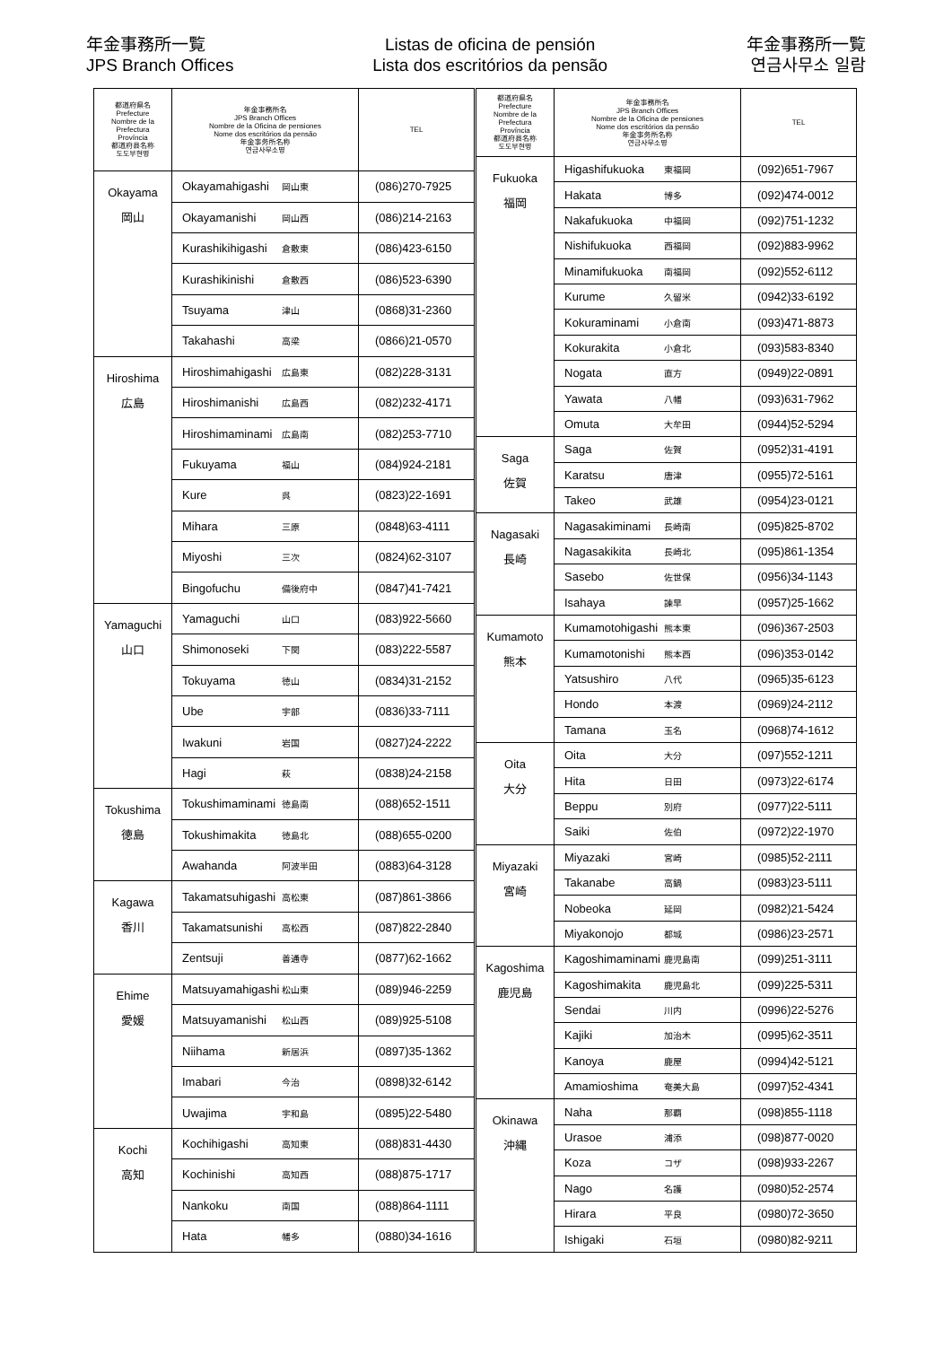年金事務所一覧
JPS Branch Offices
Listas de oficina de pensión
Lista dos escritórios da pensão
年金事務所一覧
연금사무소 일람
| 都道府県名 Prefecture Nombre de la Prefectura Província 都道府县名称 도도부현명 | 年金事務所名 JPS Branch Offices Nombre de la Oficina de pensiones Nome dos escritórios da pensão 年金事务所名称 연금사무소명 | TEL |
| --- | --- | --- |
| Okayama 岡山 | Okayamahigashi 岡山東 | (086)270-7925 |
| | Okayamanishi 岡山西 | (086)214-2163 |
| | Kurashikihigashi 倉敷東 | (086)423-6150 |
| | Kurashikinishi 倉敷西 | (086)523-6390 |
| | Tsuyama 津山 | (0868)31-2360 |
| | Takahashi 高梁 | (0866)21-0570 |
| Hiroshima 広島 | Hiroshimahigashi 広島東 | (082)228-3131 |
| | Hiroshimanishi 広島西 | (082)232-4171 |
| | Hiroshimaminami 広島南 | (082)253-7710 |
| | Fukuyama 福山 | (084)924-2181 |
| | Kure 呉 | (0823)22-1691 |
| | Mihara 三原 | (0848)63-4111 |
| | Miyoshi 三次 | (0824)62-3107 |
| | Bingofuchu 備後府中 | (0847)41-7421 |
| Yamaguchi 山口 | Yamaguchi 山口 | (083)922-5660 |
| | Shimonoseki 下関 | (083)222-5587 |
| | Tokuyama 徳山 | (0834)31-2152 |
| | Ube 宇部 | (0836)33-7111 |
| | Iwakuni 岩国 | (0827)24-2222 |
| | Hagi 萩 | (0838)24-2158 |
| Tokushima 徳島 | Tokushimaminami 徳島南 | (088)652-1511 |
| | Tokushimakita 徳島北 | (088)655-0200 |
| | Awahanda 阿波半田 | (0883)64-3128 |
| Kagawa 香川 | Takamatsuhigashi 高松東 | (087)861-3866 |
| | Takamatsunishi 高松西 | (087)822-2840 |
| | Zentsuji 善通寺 | (0877)62-1662 |
| Ehime 愛媛 | Matsuyamahigashi 松山東 | (089)946-2259 |
| | Matsuyamanishi 松山西 | (089)925-5108 |
| | Niihama 新居浜 | (0897)35-1362 |
| | Imabari 今治 | (0898)32-6142 |
| | Uwajima 宇和島 | (0895)22-5480 |
| Kochi 高知 | Kochihigashi 高知東 | (088)831-4430 |
| | Kochinishi 高知西 | (088)875-1717 |
| | Nankoku 南国 | (088)864-1111 |
| | Hata 幡多 | (0880)34-1616 |
| 都道府県名 Prefecture Nombre de la Prefectura Província 都道府县名称 도도부현명 | 年金事務所名 JPS Branch Offices Nombre de la Oficina de pensiones Nome dos escritórios da pensão 年金事务所名称 연금사무소명 | TEL |
| --- | --- | --- |
| Fukuoka 福岡 | Higashifukuoka 東福岡 | (092)651-7967 |
| | Hakata 博多 | (092)474-0012 |
| | Nakafukuoka 中福岡 | (092)751-1232 |
| | Nishifukuoka 西福岡 | (092)883-9962 |
| | Minamifukuoka 南福岡 | (092)552-6112 |
| | Kurume 久留米 | (0942)33-6192 |
| | Kokuraminami 小倉南 | (093)471-8873 |
| | Kokurakita 小倉北 | (093)583-8340 |
| | Nogata 直方 | (0949)22-0891 |
| | Yawata 八幡 | (093)631-7962 |
| | Omuta 大牟田 | (0944)52-5294 |
| Saga 佐賀 | Saga 佐賀 | (0952)31-4191 |
| | Karatsu 唐津 | (0955)72-5161 |
| | Takeo 武雄 | (0954)23-0121 |
| Nagasaki 長崎 | Nagasakiminami 長崎南 | (095)825-8702 |
| | Nagasakikita 長崎北 | (095)861-1354 |
| | Sasebo 佐世保 | (0956)34-1143 |
| | Isahaya 諫早 | (0957)25-1662 |
| Kumamoto 熊本 | Kumamotohigashi 熊本東 | (096)367-2503 |
| | Kumamotonishi 熊本西 | (096)353-0142 |
| | Yatsushiro 八代 | (0965)35-6123 |
| | Hondo 本渡 | (0969)24-2112 |
| | Tamana 玉名 | (0968)74-1612 |
| Oita 大分 | Oita 大分 | (097)552-1211 |
| | Hita 日田 | (0973)22-6174 |
| | Beppu 別府 | (0977)22-5111 |
| | Saiki 佐伯 | (0972)22-1970 |
| Miyazaki 宮崎 | Miyazaki 宮崎 | (0985)52-2111 |
| | Takanabe 高鍋 | (0983)23-5111 |
| | Nobeoka 延岡 | (0982)21-5424 |
| | Miyakonojo 都城 | (0986)23-2571 |
| Kagoshima 鹿児島 | Kagoshimaminami 鹿児島南 | (099)251-3111 |
| | Kagoshimakita 鹿児島北 | (099)225-5311 |
| | Sendai 川内 | (0996)22-5276 |
| | Kajiki 加治木 | (0995)62-3511 |
| | Kanoya 鹿屋 | (0994)42-5121 |
| | Amamioshima 奄美大島 | (0997)52-4341 |
| Okinawa 沖縄 | Naha 那覇 | (098)855-1118 |
| | Urasoe 浦添 | (098)877-0020 |
| | Koza コザ | (098)933-2267 |
| | Nago 名護 | (0980)52-2574 |
| | Hirara 平良 | (0980)72-3650 |
| | Ishigaki 石垣 | (0980)82-9211 |